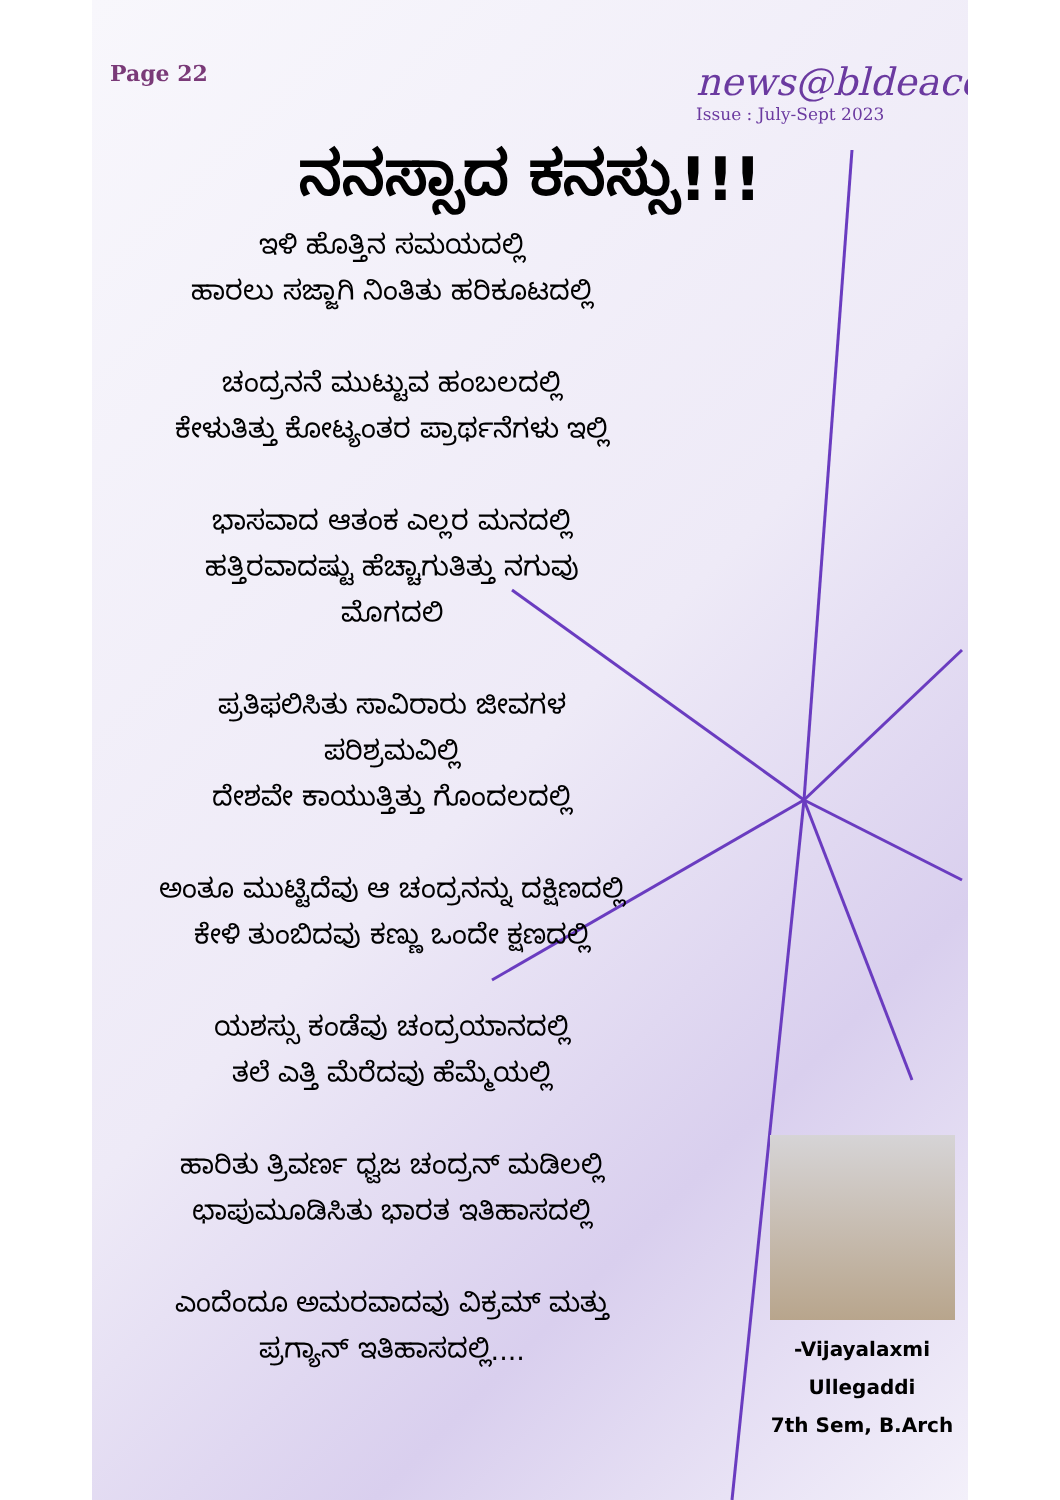Page 22
news@bldeacet
Issue : July-Sept 2023
ನನಸ್ಸಾದ ಕನಸ್ಸು!!!
ಇಳಿ ಹೊತ್ತಿನ ಸಮಯದಲ್ಲಿ
ಹಾರಲು ಸಜ್ಜಾಗಿ ನಿಂತಿತು ಹರಿಕೂಟದಲ್ಲಿ
ಚಂದ್ರನನೆ ಮುಟ್ಟುವ ಹಂಬಲದಲ್ಲಿ
ಕೇಳುತಿತ್ತು ಕೋಟ್ಯಂತರ ಪ್ರಾರ್ಥನೆಗಳು ಇಲ್ಲಿ
ಭಾಸವಾದ ಆತಂಕ ಎಲ್ಲರ ಮನದಲ್ಲಿ
ಹತ್ತಿರವಾದಷ್ಟು ಹೆಚ್ಚಾಗುತಿತ್ತು ನಗುವು
ಮೊಗದಲಿ
ಪ್ರತಿಫಲಿಸಿತು ಸಾವಿರಾರು ಜೀವಗಳ
ಪರಿಶ್ರಮವಿಲ್ಲಿ
ದೇಶವೇ ಕಾಯುತ್ತಿತ್ತು ಗೊಂದಲದಲ್ಲಿ
ಅಂತೂ ಮುಟ್ಟಿದೆವು ಆ ಚಂದ್ರನನ್ನು ದಕ್ಷಿಣದಲ್ಲಿ
ಕೇಳಿ ತುಂಬಿದವು ಕಣ್ಣು ಒಂದೇ ಕ್ಷಣದಲ್ಲಿ
ಯಶಸ್ಸು ಕಂಡೆವು ಚಂದ್ರಯಾನದಲ್ಲಿ
ತಲೆ ಎತ್ತಿ ಮೆರೆದವು ಹೆಮ್ಮೆಯಲ್ಲಿ
ಹಾರಿತು ತ್ರಿವರ್ಣ ಧ್ವಜ ಚಂದ್ರನ್ ಮಡಿಲಲ್ಲಿ
ಛಾಪುಮೂಡಿಸಿತು ಭಾರತ ಇತಿಹಾಸದಲ್ಲಿ
ಎಂದೆಂದೂ ಅಮರವಾದವು ವಿಕ್ರಮ್ ಮತ್ತು
ಪ್ರಗ್ಯಾನ್ ಇತಿಹಾಸದಲ್ಲಿ....
-Vijayalaxmi Ullegaddi
7th Sem, B.Arch